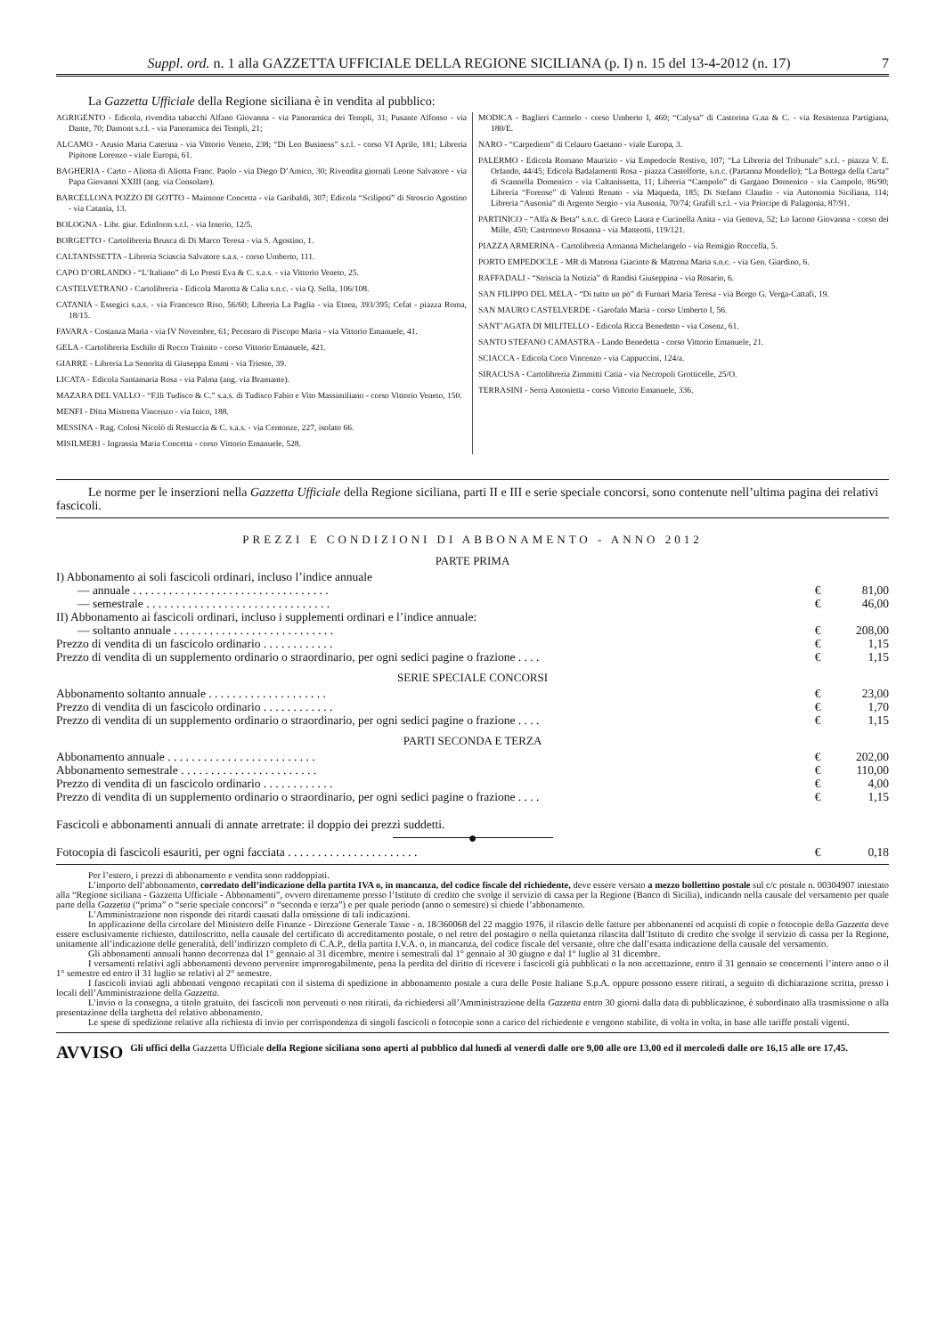Suppl. ord. n. 1 alla GAZZETTA UFFICIALE DELLA REGIONE SICILIANA (p. I) n. 15 del 13-4-2012 (n. 17) 7
La Gazzetta Ufficiale della Regione siciliana è in vendita al pubblico:
AGRIGENTO - Edicola, rivendita tabacchi Alfano Giovanna - via Panoramica dei Templi, 31; Pusante Alfonso - via Dante, 70; Damont s.r.l. - via Panoramica dei Templi, 21;
ALCAMO - Arusio Maria Caterina - via Vittorio Veneto, 238; “Di Leo Business” s.r.l. - corso VI Aprile, 181; Libreria Pipitone Lorenzo - viale Europa, 61.
BAGHERIA - Carto - Aliotta di Aliotta Franc. Paolo - via Diego D’Amico, 30; Rivendita giornali Leone Salvatore - via Papa Giovanni XXIII (ang. via Consolare).
BARCELLONA POZZO DI GOTTO - Maimone Concetta - via Garibaldi, 307; Edicola “Scilipoti” di Stroscio Agostino - via Catania, 13.
BOLOGNA - Libr. giur. Edinform s.r.l. - via Irnerio, 12/5.
BORGETTO - Cartolibreria Brusca di Di Marco Teresa - via S. Agostino, 1.
CALTANISSETTA - Libreria Sciascia Salvatore s.a.s. - corso Umberto, 111.
CAPO D’ORLANDO - “L’Italiano” di Lo Presti Eva & C. s.a.s. - via Vittorio Veneto, 25.
CASTELVETRANO - Cartolibreria - Edicola Marotta & Calia s.n.c. - via Q. Sella, 106/108.
CATANIA - Essegici s.a.s. - via Francesco Riso, 56/60; Libreria La Paglia - via Etnea, 393/395; Cefat - piazza Roma, 18/15.
FAVARA - Costanza Maria - via IV Novembre, 61; Pecoraro di Piscopo Maria - via Vittorio Emanuele, 41.
GELA - Cartolibreria Eschilo di Rocco Trainito - corso Vittorio Emanuele, 421.
GIARRE - Libreria La Senorita di Giuseppa Emmi - via Trieste, 39.
LICATA - Edicola Santamaria Rosa - via Palma (ang. via Bramante).
MAZARA DEL VALLO - “F.lli Tudisco & C.” s.a.s. di Tudisco Fabio e Vito Massimiliano - corso Vittorio Veneto, 150.
MENFI - Ditta Mistretta Vincenzo - via Inico, 188.
MESSINA - Rag. Colosi Nicolò di Restuccia & C. s.a.s. - via Centonze, 227, isolato 66.
MISILMERI - Ingrassia Maria Concetta - corso Vittorio Emanuele, 528.
MODICA - Baglieri Carmelo - corso Umberto I, 460; “Calysa” di Castorina G.na & C. - via Resistenza Partigiana, 180/E.
NARO - “Carpediem” di Celauro Gaetano - viale Europa, 3.
PALERMO - Edicola Romano Maurizio - via Empedocle Restivo, 107; “La Libreria del Tribunale” s.r.l. - piazza V. E. Orlando, 44/45; Edicola Badalamenti Rosa - piazza Castelforte, s.n.c. (Partanna Mondello); “La Bottega della Carta” di Scannella Domenico - via Caltanissetta, 11; Libreria “Campolo” di Gargano Domenico - via Campolo, 86/90; Libreria “Forense” di Valenti Renato - via Maqueda, 185; Di Stefano Claudio - via Autonomia Siciliana, 114; Libreria “Ausonia” di Argento Sergio - via Ausonia, 70/74; Grafill s.r.l. - via Principe di Palagonia, 87/91.
PARTINICO - “Alfa & Beta” s.n.c. di Greco Laura e Cucinella Anita - via Genova, 52; Lo Iacono Giovanna - corso dei Mille, 450; Castronovo Rosanna - via Matteotti, 119/121.
PIAZZA ARMERINA - Cartolibreria Armanna Michelangelo - via Remigio Roccella, 5.
PORTO EMPEDOCLE - MR di Matrona Giacinto & Matrona Maria s.n.c. - via Gen. Giardino, 6.
RAFFADALI - “Striscia la Notizia” di Randisi Giuseppina - via Rosario, 6.
SAN FILIPPO DEL MELA - “Di tutto un pò” di Furnari Maria Teresa - via Borgo G. Verga-Cattafi, 19.
SAN MAURO CASTELVERDE - Garofalo Maria - corso Umberto I, 56.
SANT’AGATA DI MILITELLO - Edicola Ricca Benedetto - via Cosenz, 61.
SANTO STEFANO CAMASTRA - Lando Benedetta - corso Vittorio Emanuele, 21.
SCIACCA - Edicola Coco Vincenzo - via Cappuccini, 124/a.
SIRACUSA - Cartolibreria Zimmitti Catia - via Necropoli Grotticelle, 25/O.
TERRASINI - Serra Antonietta - corso Vittorio Emanuele, 336.
Le norme per le inserzioni nella Gazzetta Ufficiale della Regione siciliana, parti II e III e serie speciale concorsi, sono contenute nell’ultima pagina dei relativi fascicoli.
PREZZI E CONDIZIONI DI ABBONAMENTO - ANNO 2012
PARTE PRIMA
| I) Abbonamento ai soli fascicoli ordinari, incluso l’indice annuale | | |
| — annuale . . . . . . . . . . . . . . . . . . . . . . . . . . . . . . . . . | € | 81,00 |
| — semestrale . . . . . . . . . . . . . . . . . . . . . . . . . . . . . . . | € | 46,00 |
| II) Abbonamento ai fascicoli ordinari, incluso i supplementi ordinari e l’indice annuale: | | |
| — soltanto annuale . . . . . . . . . . . . . . . . . . . . . . . . . . . | € | 208,00 |
| Prezzo di vendita di un fascicolo ordinario . . . . . . . . . . . . | € | 1,15 |
| Prezzo di vendita di un supplemento ordinario o straordinario, per ogni sedici pagine o frazione . . . . | € | 1,15 |
SERIE SPECIALE CONCORSI
| Abbonamento soltanto annuale . . . . . . . . . . . . . . . . . . . . | € | 23,00 |
| Prezzo di vendita di un fascicolo ordinario . . . . . . . . . . . . | € | 1,70 |
| Prezzo di vendita di un supplemento ordinario o straordinario, per ogni sedici pagine o frazione . . . . | € | 1,15 |
PARTI SECONDA E TERZA
| Abbonamento annuale . . . . . . . . . . . . . . . . . . . . . . . . . | € | 202,00 |
| Abbonamento semestrale . . . . . . . . . . . . . . . . . . . . . . . | € | 110,00 |
| Prezzo di vendita di un fascicolo ordinario . . . . . . . . . . . . | € | 4,00 |
| Prezzo di vendita di un supplemento ordinario o straordinario, per ogni sedici pagine o frazione . . . . | € | 1,15 |
Fascicoli e abbonamenti annuali di annate arretrate: il doppio dei prezzi suddetti.
●
| Fotocopia di fascicoli esauriti, per ogni facciata . . . . . . . . . . . . . . . . . . . . . . | € | 0,18 |
Per l’estero, i prezzi di abbonamento e vendita sono raddoppiati.
L’importo dell’abbonamento, corredato dell’indicazione della partita IVA o, in mancanza, del codice fiscale del richiedente, deve essere versato a mezzo bollettino postale sul c/c postale n. 00304907 intestato alla “Regione siciliana - Gazzetta Ufficiale - Abbonamenti”, ovvero direttamente presso l’Istituto di credito che svolge il servizio di cassa per la Regione (Banco di Sicilia), indicando nella causale del versamento per quale parte della Gazzetta (“prima” o “serie speciale concorsi” o “seconda e terza”) e per quale periodo (anno o semestre) si chiede l’abbonamento.
L’Amministrazione non risponde dei ritardi causati dalla omissione di tali indicazioni.
In applicazione della circolare del Ministero delle Finanze - Direzione Generale Tasse - n. 18/360068 del 22 maggio 1976, il rilascio delle fatture per abbonanenti od acquisti di copie o fotocopie della Gazzetta deve essere esclusivamente richiesto, dattiloscritto, nella causale del certificato di accreditamento postale, o nel retro del postagiro o nella quietanza rilascita dall’Istituto di credito che svolge il servizio di cassa per la Regione, unitamente all’indicazione delle generalità, dell’indirizzo completo di C.A.P., della partita I.V.A. o, in mancanza, del codice fiscale del versante, oltre che dall’esatta indicazione della causale del versamento.
Gli abbonamenti annuali hanno decorrenza dal 1° gennaio al 31 dicembre, mentre i semestrali dal 1° gennaio al 30 giugno e dal 1° luglio al 31 dicembre.
I versamenti relativi agli abbonamenti devono pervenire improrogabilmente, pena la perdita del diritto di ricevere i fascicoli già pubblicati o la non accettazione, entro il 31 gennaio se concernenti l’intero anno o il 1° semestre ed entro il 31 luglio se relativi al 2° semestre.
I fascicoli inviati agli abbonati vengono recapitati con il sistema di spedizione in abbonamento postale a cura delle Poste Italiane S.p.A. oppure possono essere ritirati, a seguito di dichiarazione scritta, presso i locali dell’Amministrazione della Gazzetta.
L’invio o la consegna, a titolo gratuito, dei fascicoli non pervenuti o non ritirati, da richiedersi all’Amministrazione della Gazzetta entro 30 giorni dalla data di pubblicazione, è subordinato alla trasmissione o alla presentazione della targhetta del relativo abbonamento.
Le spese di spedizione relative alla richiesta di invio per corrispondenza di singoli fascicoli o fotocopie sono a carico del richiedente e vengono stabilite, di volta in volta, in base alle tariffe postali vigenti.
AVVISO Gli uffici della Gazzetta Ufficiale della Regione siciliana sono aperti al pubblico dal lunedì al venerdì dalle ore 9,00 alle ore 13,00 ed il mercoledì dalle ore 16,15 alle ore 17,45.